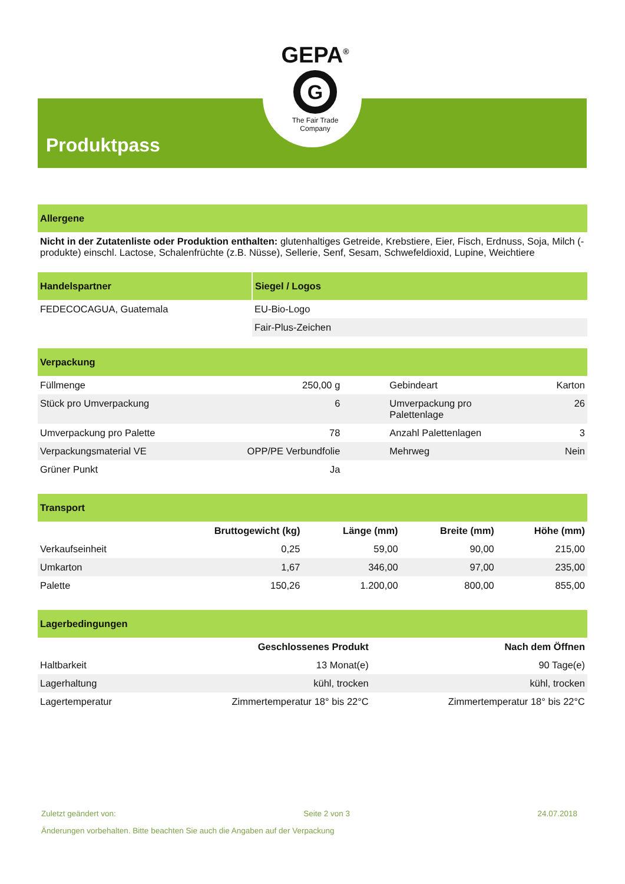GEPA<sup>®</sup>
G
The Fair Trade Company
Produktpass
Allergene
Nicht in der Zutatenliste oder Produktion enthalten: glutenhaltiges Getreide, Krebstiere, Eier, Fisch, Erdnuss, Soja, Milch (-produkte) einschl. Lactose, Schalenfrüchte (z.B. Nüsse), Sellerie, Senf, Sesam, Schwefeldioxid, Lupine, Weichtiere
| Handelspartner | Siegel / Logos |
| --- | --- |
| FEDECOCAGUA, Guatemala | EU-Bio-Logo |
| | Fair-Plus-Zeichen |
Verpackung
| Füllmenge | 250,00 g | Gebindeart | Karton |
| Stück pro Umverpackung | 6 | Umverpackung pro Palettenlage | 26 |
| Umverpackung pro Palette | 78 | Anzahl Palettenlagen | 3 |
| Verpackungsmaterial VE | OPP/PE Verbundfolie | Mehrweg | Nein |
| Grüner Punkt | Ja | | |
Transport
| | Bruttogewicht (kg) | Länge (mm) | Breite (mm) | Höhe (mm) |
| --- | --- | --- | --- | --- |
| Verkaufseinheit | 0,25 | 59,00 | 90,00 | 215,00 |
| Umkarton | 1,67 | 346,00 | 97,00 | 235,00 |
| Palette | 150,26 | 1.200,00 | 800,00 | 855,00 |
Lagerbedingungen
| | Geschlossenes Produkt | Nach dem Öffnen |
| --- | --- | --- |
| Haltbarkeit | 13 Monat(e) | 90 Tage(e) |
| Lagerhaltung | kühl, trocken | kühl, trocken |
| Lagertemperatur | Zimmertemperatur 18° bis 22°C | Zimmertemperatur 18° bis 22°C |
Zuletzt geändert von: Seite 2 von 3 24.07.2018
Änderungen vorbehalten. Bitte beachten Sie auch die Angaben auf der Verpackung